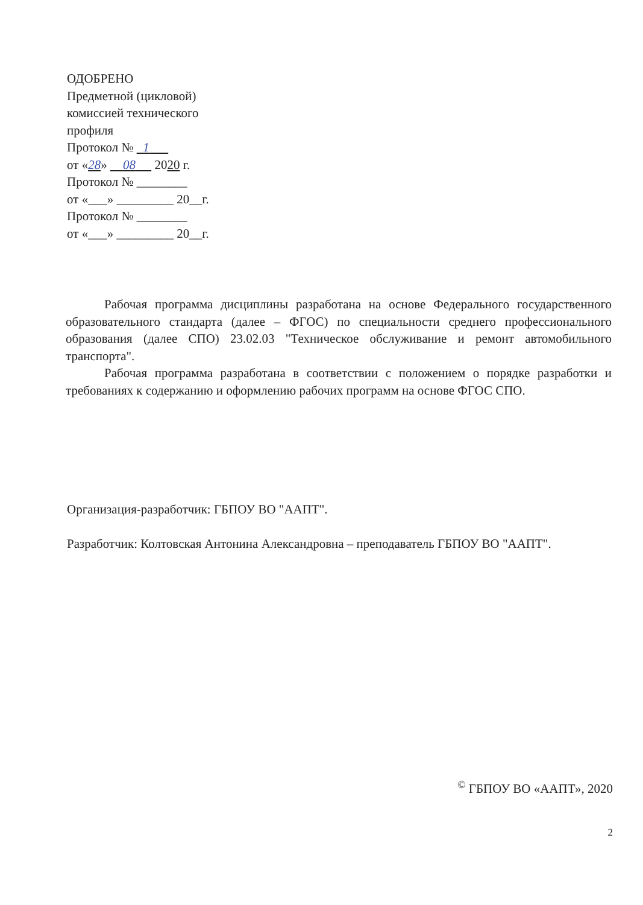ОДОБРЕНО
Предметной (цикловой)
комиссией технического
профиля
Протокол № 1
от «28» 08 2020 г.
Протокол № ________
от «___» _________ 20__г.
Протокол № ________
от «___» _________ 20__г.
Рабочая программа дисциплины разработана на основе Федерального государственного образовательного стандарта (далее – ФГОС) по специальности среднего профессионального образования (далее СПО) 23.02.03 "Техническое обслуживание и ремонт автомобильного транспорта".
Рабочая программа разработана в соответствии с положением о порядке разработки и требованиях к содержанию и оформлению рабочих программ на основе ФГОС СПО.
Организация-разработчик: ГБПОУ ВО "ААПТ".
Разработчик: Колтовская Антонина Александровна – преподаватель ГБПОУ ВО "ААПТ".
<sup>©</sup> ГБПОУ ВО «ААПТ», 2020
2